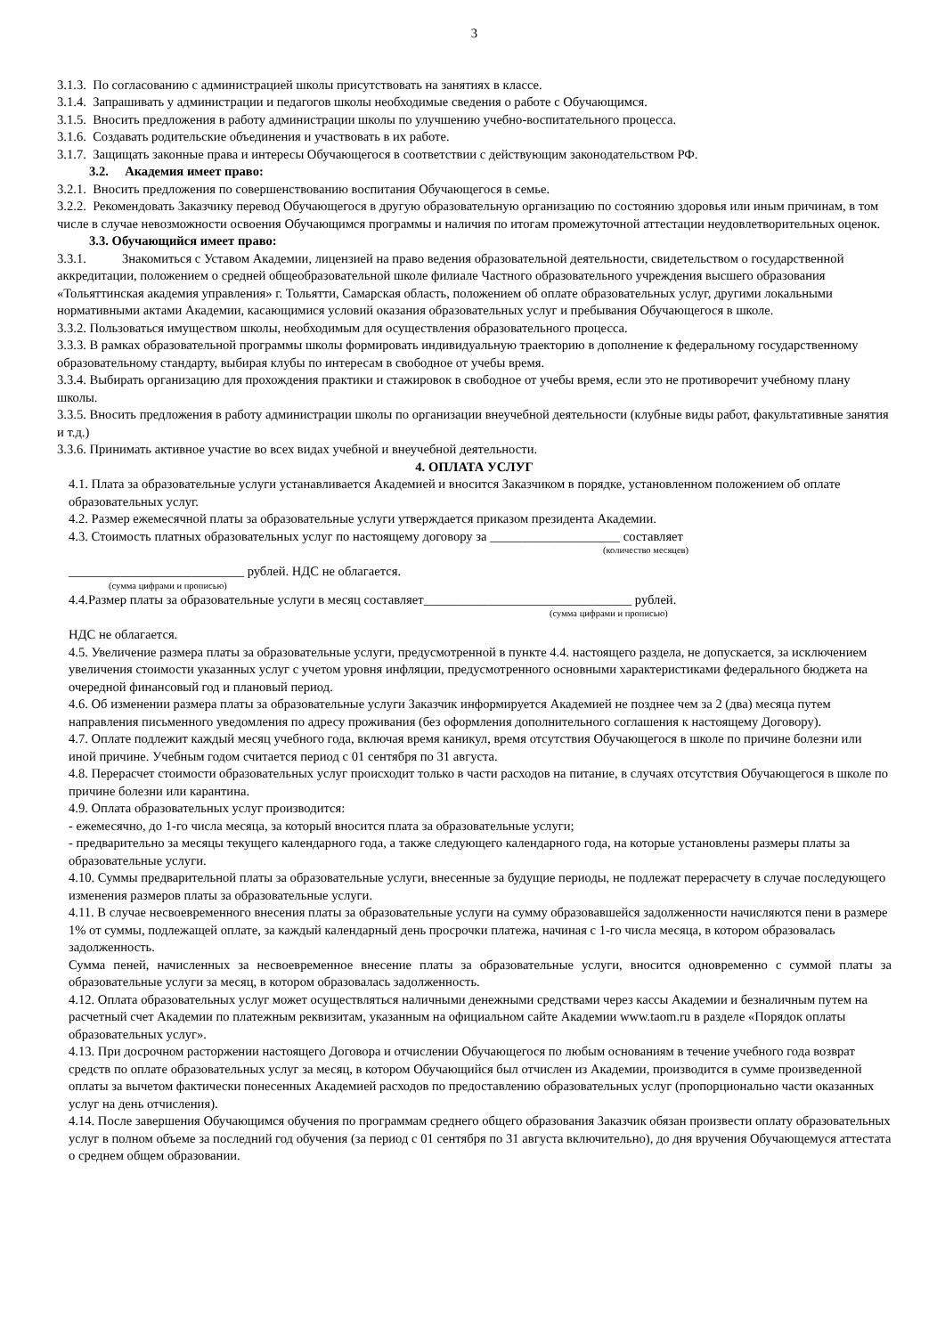3
3.1.3. По согласованию с администрацией школы присутствовать на занятиях в классе.
3.1.4. Запрашивать у администрации и педагогов школы необходимые сведения о работе с Обучающимся.
3.1.5. Вносить предложения в работу администрации школы по улучшению учебно-воспитательного процесса.
3.1.6. Создавать родительские объединения и участвовать в их работе.
3.1.7. Защищать законные права и интересы Обучающегося в соответствии с действующим законодательством РФ.
3.2. Академия имеет право:
3.2.1. Вносить предложения по совершенствованию воспитания Обучающегося в семье.
3.2.2. Рекомендовать Заказчику перевод Обучающегося в другую образовательную организацию по состоянию здоровья или иным причинам, в том числе в случае невозможности освоения Обучающимся программы и наличия по итогам промежуточной аттестации неудовлетворительных оценок.
3.3. Обучающийся имеет право:
3.3.1. Знакомиться с Уставом Академии, лицензией на право ведения образовательной деятельности, свидетельством о государственной аккредитации, положением о средней общеобразовательной школе филиале Частного образовательного учреждения высшего образования «Тольяттинская академия управления» г. Тольятти, Самарская область, положением об оплате образовательных услуг, другими локальными нормативными актами Академии, касающимися условий оказания образовательных услуг и пребывания Обучающегося в школе.
3.3.2. Пользоваться имуществом школы, необходимым для осуществления образовательного процесса.
3.3.3. В рамках образовательной программы школы формировать индивидуальную траекторию в дополнение к федеральному государственному образовательному стандарту, выбирая клубы по интересам в свободное от учебы время.
3.3.4. Выбирать организацию для прохождения практики и стажировок в свободное от учебы время, если это не противоречит учебному плану школы.
3.3.5. Вносить предложения в работу администрации школы по организации внеучебной деятельности (клубные виды работ, факультативные занятия и т.д.)
3.3.6. Принимать активное участие во всех видах учебной и внеучебной деятельности.
4. ОПЛАТА УСЛУГ
4.1. Плата за образовательные услуги устанавливается Академией и вносится Заказчиком в порядке, установленном положением об оплате образовательных услуг.
4.2. Размер ежемесячной платы за образовательные услуги утверждается приказом президента Академии.
4.3. Стоимость платных образовательных услуг по настоящему договору за ____________________ составляет
(количество месяцев)
___________________________ рублей. НДС не облагается.
(сумма цифрами и прописью)
4.4.Размер платы за образовательные услуги в месяц составляет________________________________ рублей.
(сумма цифрами и прописью)
НДС не облагается.
4.5. Увеличение размера платы за образовательные услуги, предусмотренной в пункте 4.4. настоящего раздела, не допускается, за исключением увеличения стоимости указанных услуг с учетом уровня инфляции, предусмотренного основными характеристиками федерального бюджета на очередной финансовый год и плановый период.
4.6. Об изменении размера платы за образовательные услуги Заказчик информируется Академией не позднее чем за 2 (два) месяца путем направления письменного уведомления по адресу проживания (без оформления дополнительного соглашения к настоящему Договору).
4.7. Оплате подлежит каждый месяц учебного года, включая время каникул, время отсутствия Обучающегося в школе по причине болезни или иной причине. Учебным годом считается период с 01 сентября по 31 августа.
4.8. Перерасчет стоимости образовательных услуг происходит только в части расходов на питание, в случаях отсутствия Обучающегося в школе по причине болезни или карантина.
4.9. Оплата образовательных услуг производится:
- ежемесячно, до 1-го числа месяца, за который вносится плата за образовательные услуги;
- предварительно за месяцы текущего календарного года, а также следующего календарного года, на которые установлены размеры платы за образовательные услуги.
4.10. Суммы предварительной платы за образовательные услуги, внесенные за будущие периоды, не подлежат перерасчету в случае последующего изменения размеров платы за образовательные услуги.
4.11. В случае несвоевременного внесения платы за образовательные услуги на сумму образовавшейся задолженности начисляются пени в размере 1% от суммы, подлежащей оплате, за каждый календарный день просрочки платежа, начиная с 1-го числа месяца, в котором образовалась задолженность.
Сумма пеней, начисленных за несвоевременное внесение платы за образовательные услуги, вносится одновременно с суммой платы за образовательные услуги за месяц, в котором образовалась задолженность.
4.12. Оплата образовательных услуг может осуществляться наличными денежными средствами через кассы Академии и безналичным путем на расчетный счет Академии по платежным реквизитам, указанным на официальном сайте Академии www.taom.ru в разделе «Порядок оплаты образовательных услуг».
4.13. При досрочном расторжении настоящего Договора и отчислении Обучающегося по любым основаниям в течение учебного года возврат средств по оплате образовательных услуг за месяц, в котором Обучающийся был отчислен из Академии, производится в сумме произведенной оплаты за вычетом фактически понесенных Академией расходов по предоставлению образовательных услуг (пропорционально части оказанных услуг на день отчисления).
4.14. После завершения Обучающимся обучения по программам среднего общего образования Заказчик обязан произвести оплату образовательных услуг в полном объеме за последний год обучения (за период с 01 сентября по 31 августа включительно), до дня вручения Обучающемуся аттестата о среднем общем образовании.